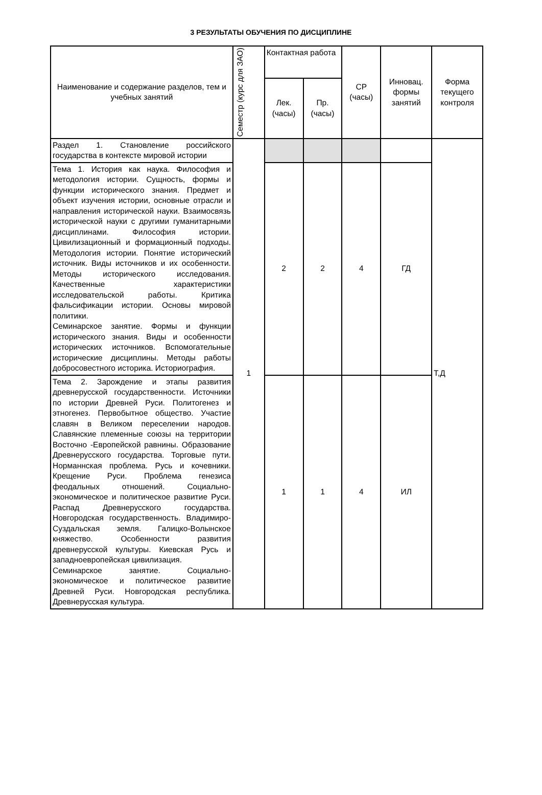3 РЕЗУЛЬТАТЫ ОБУЧЕНИЯ ПО ДИСЦИПЛИНЕ
| Наименование и содержание разделов, тем и учебных занятий | Семестр (курс для ЗАО) | Контактная работа | | СР (часы) | Инновац. формы занятий | Форма текущего контроля |
| --- | --- | --- | --- | --- | --- | --- |
| | | Лек. (часы) | Пр. (часы) | | | |
| Раздел 1. Становление российского государства в контексте мировой истории | 1 | | | | | Т,Д |
| Тема 1. История как наука. Философия и методология истории. Сущность, формы и функции исторического знания. Предмет и объект изучения истории, основные отрасли и направления исторической науки. Взаимосвязь исторической науки с другими гуманитарными дисциплинами. Философия истории. Цивилизационный и формационный подходы. Методология истории. Понятие исторический источник. Виды источников и их особенности. Методы исторического исследования. Качественные характеристики исследовательской работы. Критика фальсификации истории. Основы мировой политики. Семинарское занятие. Формы и функции исторического знания. Виды и особенности исторических источников. Вспомогательные исторические дисциплины. Методы работы добросовестного историка. Историография. | | 2 | 2 | 4 | ГД | |
| Тема 2. Зарождение и этапы развития древнерусской государственности. Источники по истории Древней Руси. Политогенез и этногенез. Первобытное общество. Участие славян в Великом переселении народов. Славянские племенные союзы на территории Восточно -Европейской равнины. Образование Древнерусского государства. Торговые пути. Норманнская проблема. Русь и кочевники. Крещение Руси. Проблема генезиса феодальных отношений. Социально-экономическое и политическое развитие Руси. Распад Древнерусского государства. Новгородская государственность. Владимиро- Суздальская земля. Галицко-Волынское княжество. Особенности развития древнерусской культуры. Киевская Русь и западноевропейская цивилизация. Семинарское занятие. Социально-экономическое и политическое развитие Древней Руси. Новгородская республика. Древнерусская культура. | | 1 | 1 | 4 | ИЛ | |